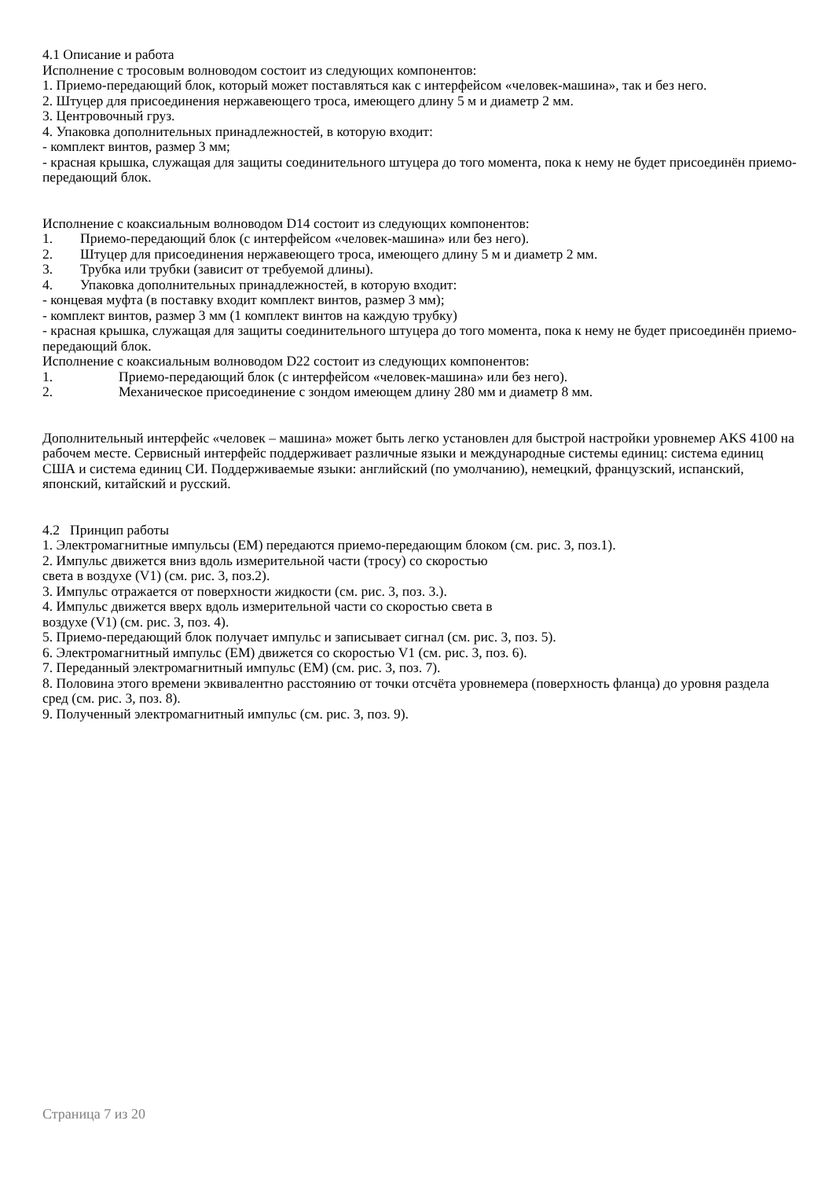4.1 Описание и работа
Исполнение с тросовым волноводом состоит из следующих компонентов:
1. Приемо-передающий блок, который может поставляться как с интерфейсом «человек-машина», так и без него.
2. Штуцер для присоединения нержавеющего троса, имеющего длину 5 м и диаметр 2 мм.
3. Центровочный груз.
4. Упаковка дополнительных принадлежностей, в которую входит:
- комплект винтов, размер 3 мм;
- красная крышка, служащая для защиты соединительного штуцера до того момента, пока к нему не будет присоединён приемо-передающий блок.
Исполнение с коаксиальным волноводом D14 состоит из следующих компонентов:
1. Приемо-передающий блок (с интерфейсом «человек-машина» или без него).
2. Штуцер для присоединения нержавеющего троса, имеющего длину 5 м и диаметр 2 мм.
3. Трубка или трубки (зависит от требуемой длины).
4. Упаковка дополнительных принадлежностей, в которую входит:
- концевая муфта (в поставку входит комплект винтов, размер 3 мм);
- комплект винтов, размер 3 мм (1 комплект винтов на каждую трубку)
- красная крышка, служащая для защиты соединительного штуцера до того момента, пока к нему не будет присоединён приемо-передающий блок.
Исполнение с коаксиальным волноводом D22 состоит из следующих компонентов:
1. Приемо-передающий блок (с интерфейсом «человек-машина» или без него).
2. Механическое присоединение с зондом имеющем длину 280 мм и диаметр 8 мм.
Дополнительный интерфейс «человек – машина» может быть легко установлен для быстрой настройки уровнемер AKS 4100 на рабочем месте. Сервисный интерфейс поддерживает различные языки и международные системы единиц: система единиц США и система единиц СИ. Поддерживаемые языки: английский (по умолчанию), немецкий, французский, испанский, японский, китайский и русский.
4.2 Принцип работы
1. Электромагнитные импульсы (ЕМ) передаются приемо-передающим блоком (см. рис. 3, поз.1).
2. Импульс движется вниз вдоль измерительной части (тросу) со скоростью
света в воздухе (V1) (см. рис. 3, поз.2).
3. Импульс отражается от поверхности жидкости (см. рис. 3, поз. 3.).
4. Импульс движется вверх вдоль измерительной части со скоростью света в
воздухе (V1) (см. рис. 3, поз. 4).
5. Приемо-передающий блок получает импульс и записывает сигнал (см. рис. 3, поз. 5).
6. Электромагнитный импульс (ЕМ) движется со скоростью V1 (см. рис. 3, поз. 6).
7. Переданный электромагнитный импульс (ЕМ) (см. рис. 3, поз. 7).
8. Половина этого времени эквивалентно расстоянию от точки отсчёта уровнемера (поверхность фланца) до уровня раздела сред (см. рис. 3, поз. 8).
9. Полученный электромагнитный импульс (см. рис. 3, поз. 9).
Страница 7 из 20